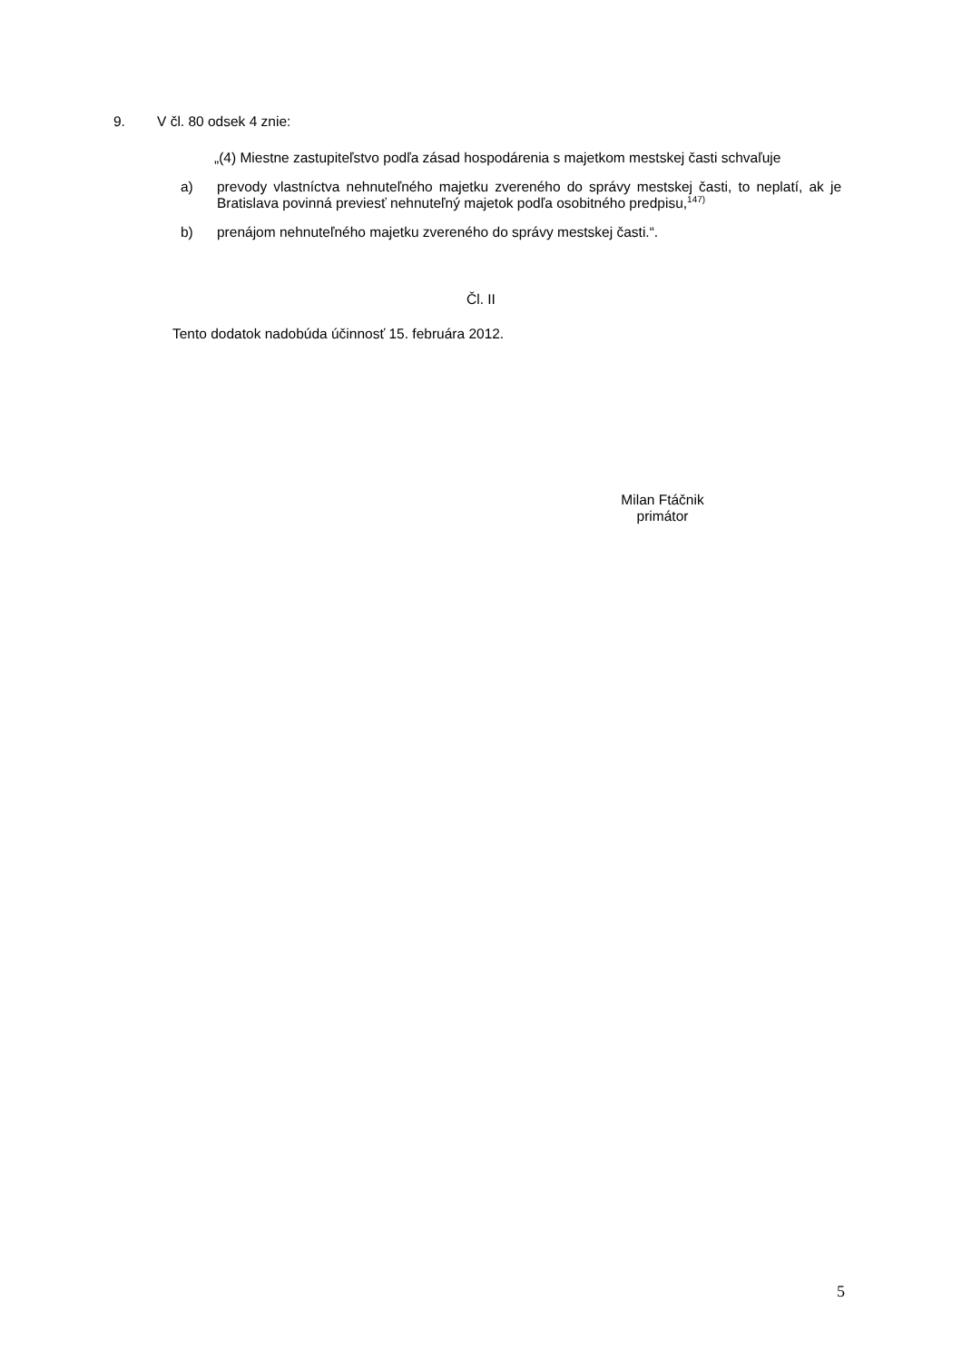9. V čl. 80 odsek 4 znie:
„(4) Miestne zastupiteľstvo podľa zásad hospodárenia s majetkom mestskej časti schvaľuje
a) prevody vlastníctva nehnuteľného majetku zvereného do správy mestskej časti, to neplatí, ak je Bratislava povinná previesť nehnuteľný majetok podľa osobitného predpisu,<sup>147)</sup>
b) prenájom nehnuteľného majetku zvereného do správy mestskej časti.“.
Čl. II
Tento dodatok nadobúda účinnosť 15. februára 2012.
Milan Ftáčnik
primátor
5